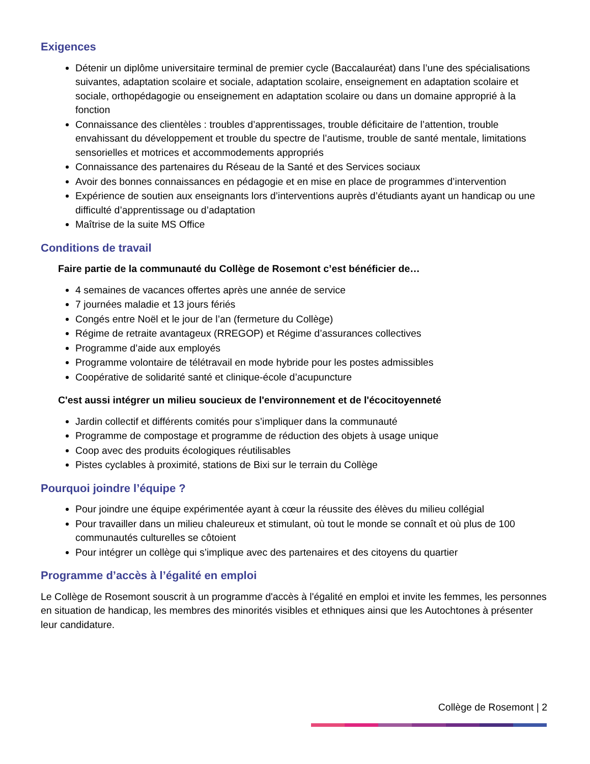Exigences
Détenir un diplôme universitaire terminal de premier cycle (Baccalauréat) dans l’une des spécialisations suivantes, adaptation scolaire et sociale, adaptation scolaire, enseignement en adaptation scolaire et sociale, orthopédagogie ou enseignement en adaptation scolaire ou dans un domaine approprié à la fonction
Connaissance des clientèles : troubles d’apprentissages, trouble déficitaire de l’attention, trouble envahissant du développement et trouble du spectre de l’autisme, trouble de santé mentale, limitations sensorielles et motrices et accommodements appropriés
Connaissance des partenaires du Réseau de la Santé et des Services sociaux
Avoir des bonnes connaissances en pédagogie et en mise en place de programmes d’intervention
Expérience de soutien aux enseignants lors d’interventions auprès d’étudiants ayant un handicap ou une difficulté d’apprentissage ou d’adaptation
Maîtrise de la suite MS Office
Conditions de travail
Faire partie de la communauté du Collège de Rosemont c’est bénéficier de…
4 semaines de vacances offertes après une année de service
7 journées maladie et 13 jours fériés
Congés entre Noël et le jour de l’an (fermeture du Collège)
Régime de retraite avantageux (RREGOP) et Régime d’assurances collectives
Programme d’aide aux employés
Programme volontaire de télétravail en mode hybride pour les postes admissibles
Coopérative de solidarité santé et clinique-école d’acupuncture
C'est aussi intégrer un milieu soucieux de l'environnement et de l'écocitoyenneté
Jardin collectif et différents comités pour s’impliquer dans la communauté
Programme de compostage et programme de réduction des objets à usage unique
Coop avec des produits écologiques réutilisables
Pistes cyclables à proximité, stations de Bixi sur le terrain du Collège
Pourquoi joindre l’équipe ?
Pour joindre une équipe expérimentée ayant à cœur la réussite des élèves du milieu collégial
Pour travailler dans un milieu chaleureux et stimulant, où tout le monde se connaît et où plus de 100 communautés culturelles se côtoient
Pour intégrer un collège qui s’implique avec des partenaires et des citoyens du quartier
Programme d’accès à l’égalité en emploi
Le Collège de Rosemont souscrit à un programme d'accès à l'égalité en emploi et invite les femmes, les personnes en situation de handicap, les membres des minorités visibles et ethniques ainsi que les Autochtones à présenter leur candidature.
Collège de Rosemont | 2